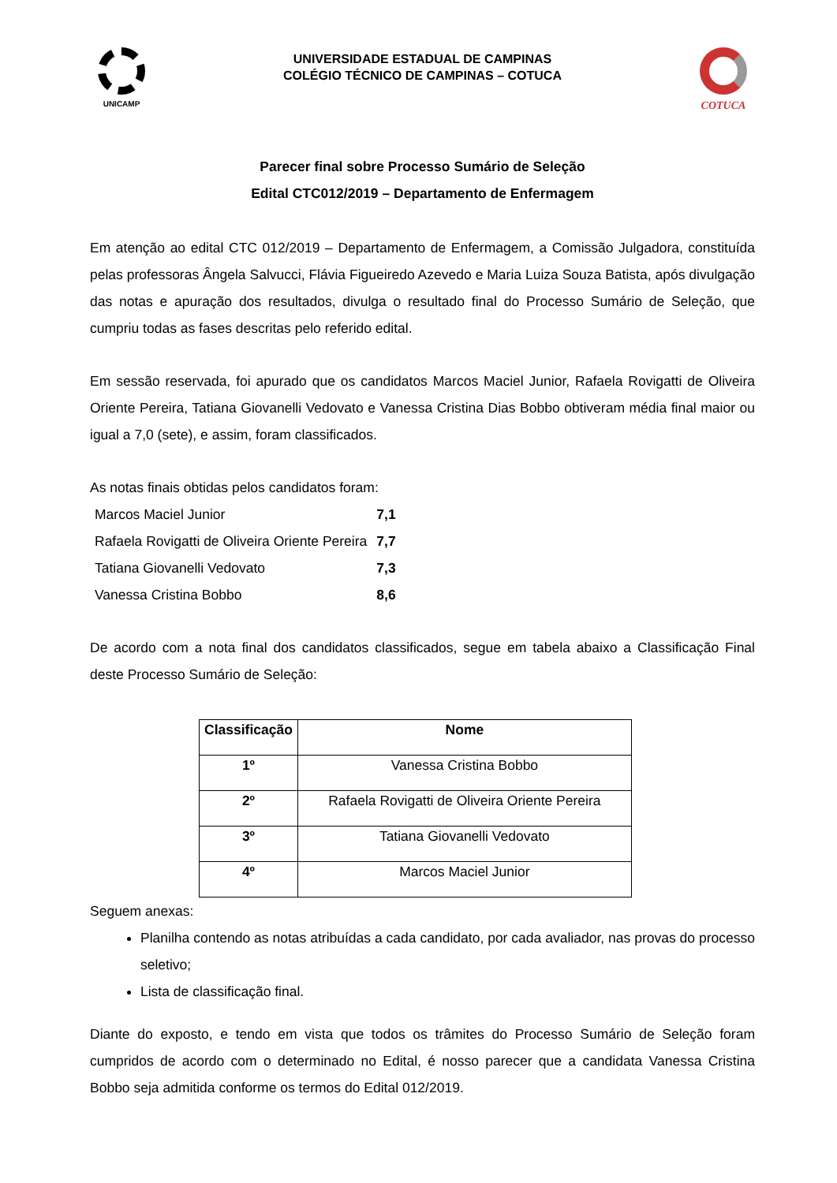UNICAMP
UNIVERSIDADE ESTADUAL DE CAMPINAS
COLÉGIO TÉCNICO DE CAMPINAS – COTUCA
COTUCA
Parecer final sobre Processo Sumário de Seleção
Edital CTC012/2019 – Departamento de Enfermagem
Em atenção ao edital CTC 012/2019 – Departamento de Enfermagem, a Comissão Julgadora, constituída pelas professoras Ângela Salvucci, Flávia Figueiredo Azevedo e Maria Luiza Souza Batista, após divulgação das notas e apuração dos resultados, divulga o resultado final do Processo Sumário de Seleção, que cumpriu todas as fases descritas pelo referido edital.
Em sessão reservada, foi apurado que os candidatos Marcos Maciel Junior, Rafaela Rovigatti de Oliveira Oriente Pereira, Tatiana Giovanelli Vedovato e Vanessa Cristina Dias Bobbo obtiveram média final maior ou igual a 7,0 (sete), e assim, foram classificados.
As notas finais obtidas pelos candidatos foram:
| Marcos Maciel Junior | 7,1 |
| Rafaela Rovigatti de Oliveira Oriente Pereira | 7,7 |
| Tatiana Giovanelli Vedovato | 7,3 |
| Vanessa Cristina Bobbo | 8,6 |
De acordo com a nota final dos candidatos classificados, segue em tabela abaixo a Classificação Final deste Processo Sumário de Seleção:
| Classificação | Nome |
| --- | --- |
| 1º | Vanessa Cristina Bobbo |
| 2º | Rafaela Rovigatti de Oliveira Oriente Pereira |
| 3º | Tatiana Giovanelli Vedovato |
| 4º | Marcos Maciel Junior |
Seguem anexas:
Planilha contendo as notas atribuídas a cada candidato, por cada avaliador, nas provas do processo seletivo;
Lista de classificação final.
Diante do exposto, e tendo em vista que todos os trâmites do Processo Sumário de Seleção foram cumpridos de acordo com o determinado no Edital, é nosso parecer que a candidata Vanessa Cristina Bobbo seja admitida conforme os termos do Edital 012/2019.